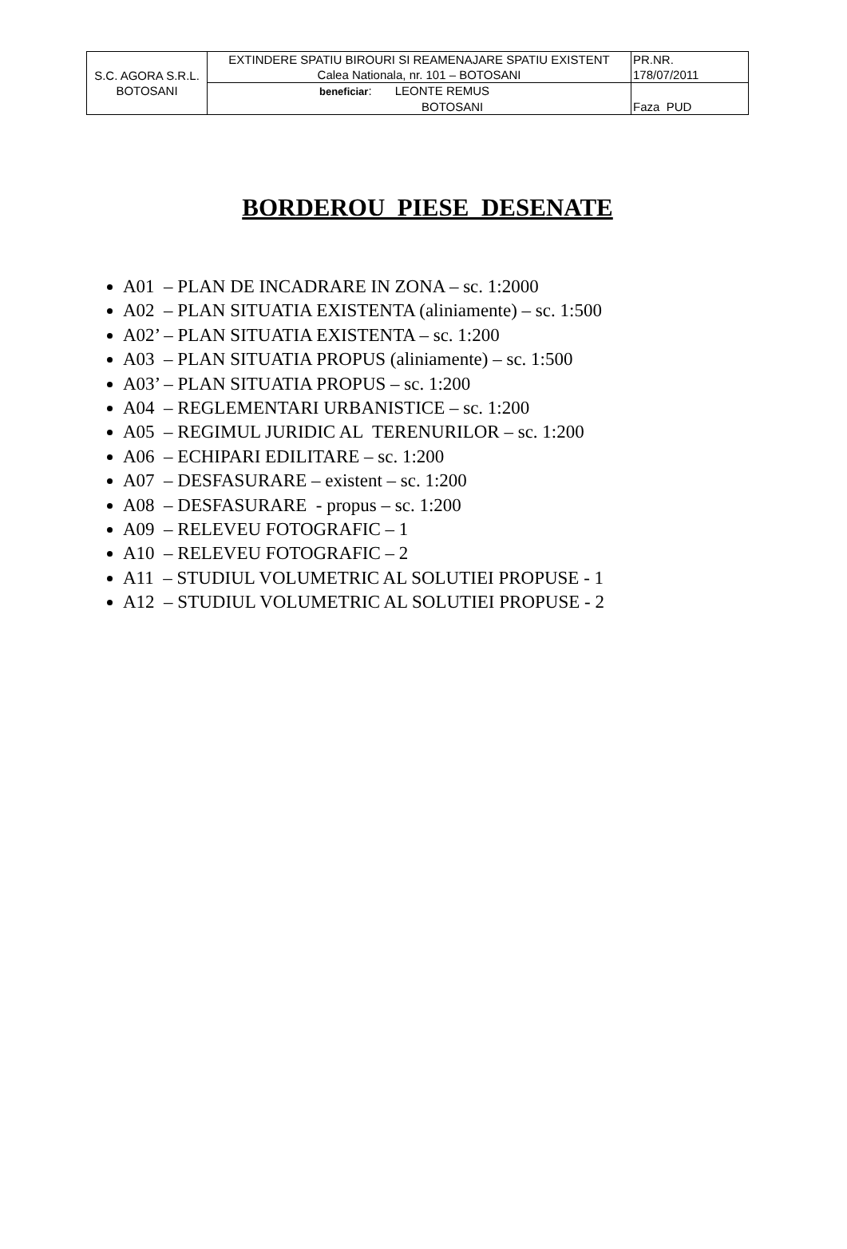| S.C. AGORA S.R.L. BOTOSANI | EXTINDERE SPATIU BIROURI SI REAMENAJARE SPATIU EXISTENT Calea Nationala, nr. 101 – BOTOSANI | PR.NR. 178/07/2011 |
| | beneficiar : LEONTE REMUS BOTOSANI | Faza PUD |
BORDEROU PIESE DESENATE
A01 – PLAN DE INCADRARE IN ZONA – sc. 1:2000
A02 – PLAN SITUATIA EXISTENTA (aliniamente) – sc. 1:500
A02’ – PLAN SITUATIA EXISTENTA – sc. 1:200
A03 – PLAN SITUATIA PROPUS (aliniamente) – sc. 1:500
A03’ – PLAN SITUATIA PROPUS – sc. 1:200
A04 – REGLEMENTARI URBANISTICE – sc. 1:200
A05 – REGIMUL JURIDIC AL TERENURILOR – sc. 1:200
A06 – ECHIPARI EDILITARE – sc. 1:200
A07 – DESFASURARE – existent – sc. 1:200
A08 – DESFASURARE - propus – sc. 1:200
A09 – RELEVEU FOTOGRAFIC – 1
A10 – RELEVEU FOTOGRAFIC – 2
A11 – STUDIUL VOLUMETRIC AL SOLUTIEI PROPUSE - 1
A12 – STUDIUL VOLUMETRIC AL SOLUTIEI PROPUSE - 2